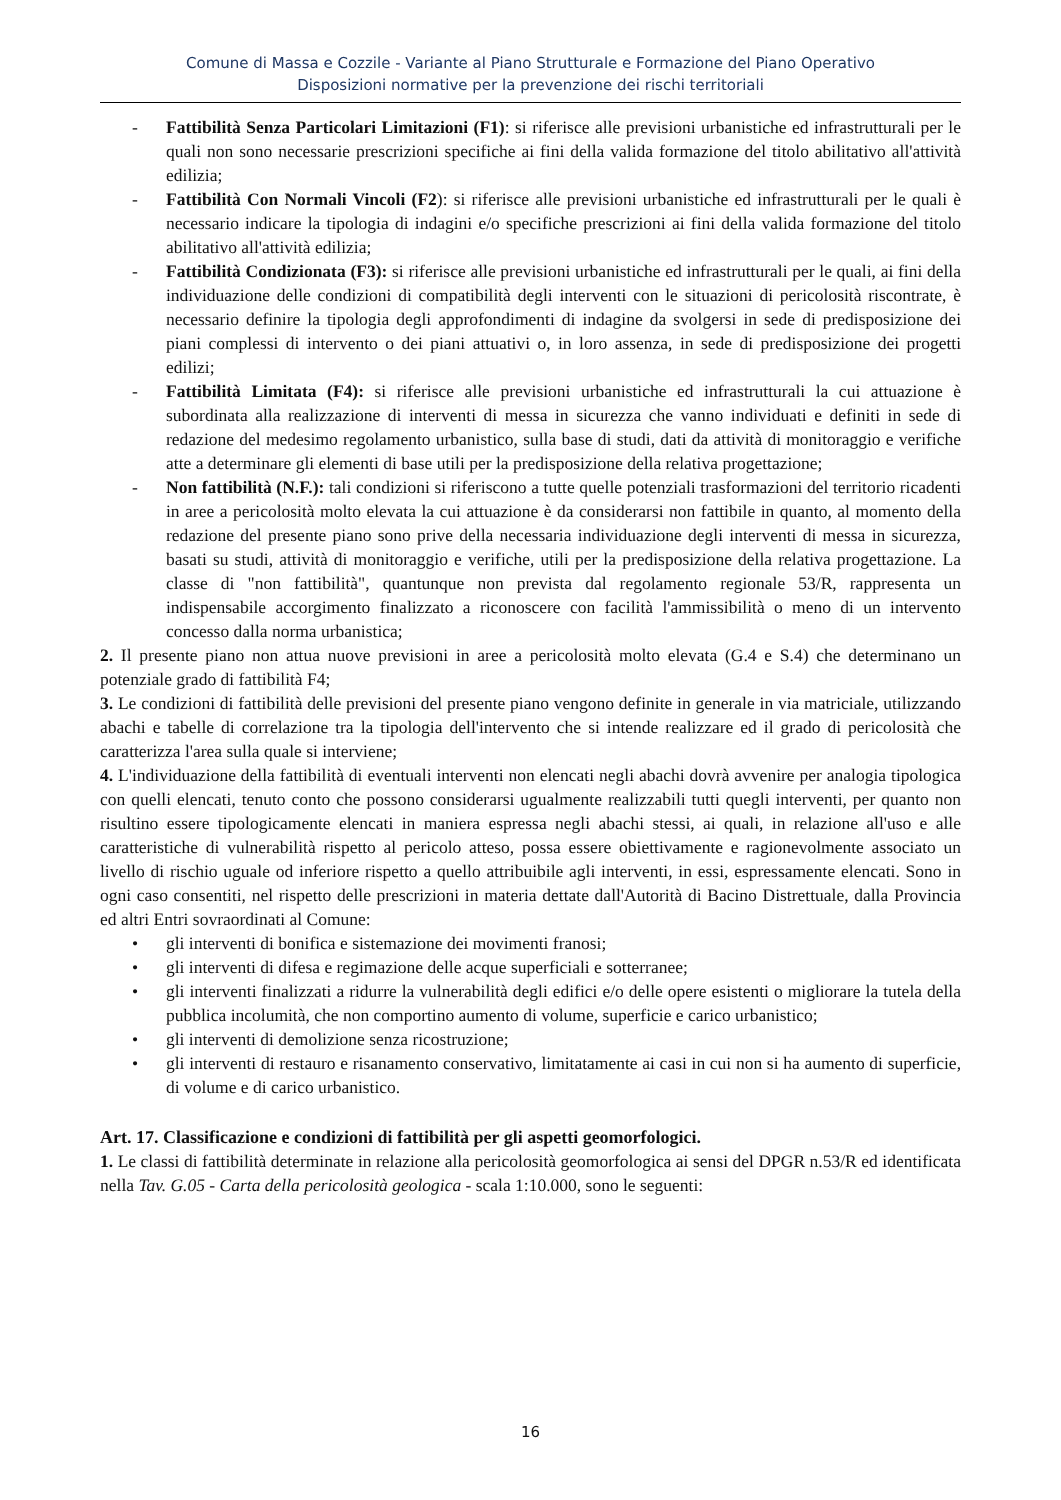Comune di Massa e Cozzile - Variante al Piano Strutturale e Formazione del Piano Operativo
Disposizioni normative per la prevenzione dei rischi territoriali
- Fattibilità Senza Particolari Limitazioni (F1): si riferisce alle previsioni urbanistiche ed infrastrutturali per le quali non sono necessarie prescrizioni specifiche ai fini della valida formazione del titolo abilitativo all'attività edilizia;
- Fattibilità Con Normali Vincoli (F2): si riferisce alle previsioni urbanistiche ed infrastrutturali per le quali è necessario indicare la tipologia di indagini e/o specifiche prescrizioni ai fini della valida formazione del titolo abilitativo all'attività edilizia;
- Fattibilità Condizionata (F3): si riferisce alle previsioni urbanistiche ed infrastrutturali per le quali, ai fini della individuazione delle condizioni di compatibilità degli interventi con le situazioni di pericolosità riscontrate, è necessario definire la tipologia degli approfondimenti di indagine da svolgersi in sede di predisposizione dei piani complessi di intervento o dei piani attuativi o, in loro assenza, in sede di predisposizione dei progetti edilizi;
- Fattibilità Limitata (F4): si riferisce alle previsioni urbanistiche ed infrastrutturali la cui attuazione è subordinata alla realizzazione di interventi di messa in sicurezza che vanno individuati e definiti in sede di redazione del medesimo regolamento urbanistico, sulla base di studi, dati da attività di monitoraggio e verifiche atte a determinare gli elementi di base utili per la predisposizione della relativa progettazione;
- Non fattibilità (N.F.): tali condizioni si riferiscono a tutte quelle potenziali trasformazioni del territorio ricadenti in aree a pericolosità molto elevata la cui attuazione è da considerarsi non fattibile in quanto, al momento della redazione del presente piano sono prive della necessaria individuazione degli interventi di messa in sicurezza, basati su studi, attività di monitoraggio e verifiche, utili per la predisposizione della relativa progettazione. La classe di "non fattibilità", quantunque non prevista dal regolamento regionale 53/R, rappresenta un indispensabile accorgimento finalizzato a riconoscere con facilità l'ammissibilità o meno di un intervento concesso dalla norma urbanistica;
2. Il presente piano non attua nuove previsioni in aree a pericolosità molto elevata (G.4 e S.4) che determinano un potenziale grado di fattibilità F4;
3. Le condizioni di fattibilità delle previsioni del presente piano vengono definite in generale in via matriciale, utilizzando abachi e tabelle di correlazione tra la tipologia dell'intervento che si intende realizzare ed il grado di pericolosità che caratterizza l'area sulla quale si interviene;
4. L'individuazione della fattibilità di eventuali interventi non elencati negli abachi dovrà avvenire per analogia tipologica con quelli elencati, tenuto conto che possono considerarsi ugualmente realizzabili tutti quegli interventi, per quanto non risultino essere tipologicamente elencati in maniera espressa negli abachi stessi, ai quali, in relazione all'uso e alle caratteristiche di vulnerabilità rispetto al pericolo atteso, possa essere obiettivamente e ragionevolmente associato un livello di rischio uguale od inferiore rispetto a quello attribuibile agli interventi, in essi, espressamente elencati. Sono in ogni caso consentiti, nel rispetto delle prescrizioni in materia dettate dall'Autorità di Bacino Distrettuale, dalla Provincia ed altri Entri sovraordinati al Comune:
• gli interventi di bonifica e sistemazione dei movimenti franosi;
• gli interventi di difesa e regimazione delle acque superficiali e sotterranee;
• gli interventi finalizzati a ridurre la vulnerabilità degli edifici e/o delle opere esistenti o migliorare la tutela della pubblica incolumità, che non comportino aumento di volume, superficie e carico urbanistico;
• gli interventi di demolizione senza ricostruzione;
• gli interventi di restauro e risanamento conservativo, limitatamente ai casi in cui non si ha aumento di superficie, di volume e di carico urbanistico.
Art. 17. Classificazione e condizioni di fattibilità per gli aspetti geomorfologici.
1. Le classi di fattibilità determinate in relazione alla pericolosità geomorfologica ai sensi del DPGR n.53/R ed identificata nella Tav. G.05 - Carta della pericolosità geologica - scala 1:10.000, sono le seguenti:
16